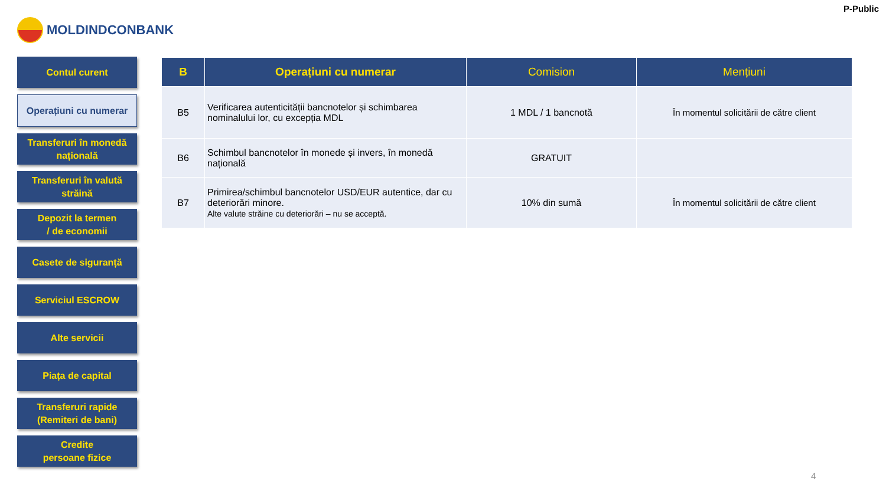P-Public
MOLDINDCONBANK
Contul curent
Operațiuni cu numerar
Transferuri în monedă
națională
Transferuri în valută
străină
Depozit la termen
/ de economii
Casete de siguranță
Serviciul ESCROW
Alte servicii
Piața de capital
Transferuri rapide
(Remiteri de bani)
Credite
persoane fizice
| B | Operațiuni cu numerar | Comision | Mențiuni |
| --- | --- | --- | --- |
| B5 | Verificarea autenticității bancnotelor și schimbarea nominalului lor, cu excepția MDL | 1 MDL / 1 bancnotă | În momentul solicitării de către client |
| B6 | Schimbul bancnotelor în monede și invers, în monedă națională | GRATUIT | |
| B7 | Primirea/schimbul bancnotelor USD/EUR autentice, dar cu deteriorări minore. Alte valute străine cu deteriorări – nu se acceptă. | 10% din sumă | În momentul solicitării de către client |
4